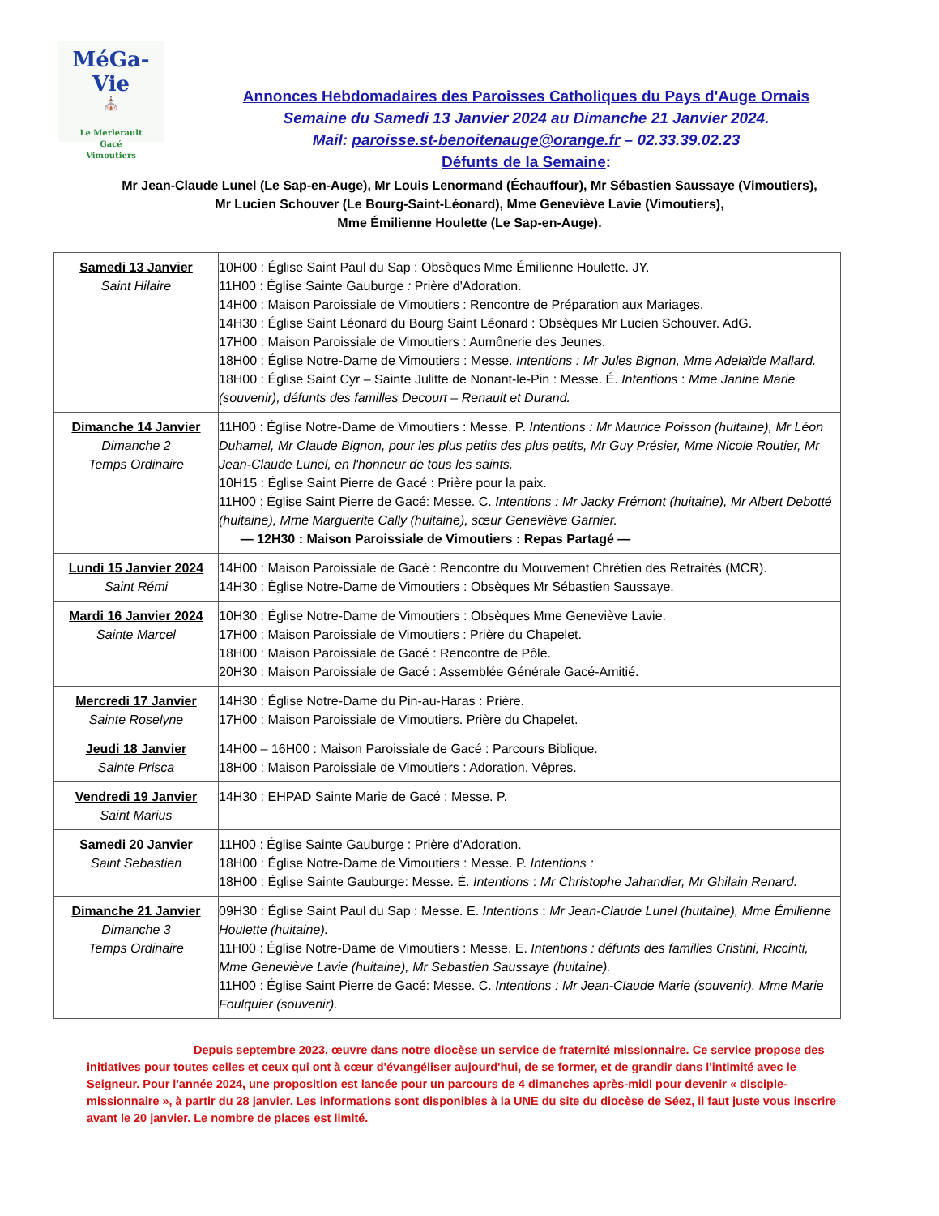MéGa-Vie
⛪
Le Merlerault
Gacé
Vimoutiers
Annonces Hebdomadaires des Paroisses Catholiques du Pays d'Auge Ornais
Semaine du Samedi 13 Janvier 2024 au Dimanche 21 Janvier 2024.
Mail: paroisse.st-benoitenauge@orange.fr – 02.33.39.02.23
Défunts de la Semaine:
Mr Jean-Claude Lunel (Le Sap-en-Auge), Mr Louis Lenormand (Échauffour), Mr Sébastien Saussaye (Vimoutiers),
Mr Lucien Schouver (Le Bourg-Saint-Léonard), Mme Geneviève Lavie (Vimoutiers),
Mme Émilienne Houlette (Le Sap-en-Auge).
| Samedi 13 Janvier Saint Hilaire | 10H00 : Église Saint Paul du Sap : Obsèques Mme Émilienne Houlette. JY. 11H00 : Église Sainte Gauburge : Prière d'Adoration. 14H00 : Maison Paroissiale de Vimoutiers : Rencontre de Préparation aux Mariages. 14H30 : Église Saint Léonard du Bourg Saint Léonard : Obsèques Mr Lucien Schouver. AdG. 17H00 : Maison Paroissiale de Vimoutiers : Aumônerie des Jeunes. 18H00 : Église Notre-Dame de Vimoutiers : Messe. Intentions : Mr Jules Bignon, Mme Adelaïde Mallard. 18H00 : Église Saint Cyr – Sainte Julitte de Nonant-le-Pin : Messe. É. Intentions : Mme Janine Marie (souvenir), défunts des familles Decourt – Renault et Durand. |
| Dimanche 14 Janvier Dimanche 2 Temps Ordinaire | 11H00 : Église Notre-Dame de Vimoutiers : Messe. P. Intentions : Mr Maurice Poisson (huitaine), Mr Léon Duhamel, Mr Claude Bignon, pour les plus petits des plus petits, Mr Guy Présier, Mme Nicole Routier, Mr Jean-Claude Lunel, en l'honneur de tous les saints. 10H15 : Église Saint Pierre de Gacé : Prière pour la paix. 11H00 : Église Saint Pierre de Gacé: Messe. C. Intentions : Mr Jacky Frémont (huitaine), Mr Albert Debotté (huitaine), Mme Marguerite Cally (huitaine), sœur Geneviève Garnier. — 12H30 : Maison Paroissiale de Vimoutiers : Repas Partagé — |
| Lundi 15 Janvier 2024 Saint Rémi | 14H00 : Maison Paroissiale de Gacé : Rencontre du Mouvement Chrétien des Retraités (MCR). 14H30 : Église Notre-Dame de Vimoutiers : Obsèques Mr Sébastien Saussaye. |
| Mardi 16 Janvier 2024 Sainte Marcel | 10H30 : Église Notre-Dame de Vimoutiers : Obsèques Mme Geneviève Lavie. 17H00 : Maison Paroissiale de Vimoutiers : Prière du Chapelet. 18H00 : Maison Paroissiale de Gacé : Rencontre de Pôle. 20H30 : Maison Paroissiale de Gacé : Assemblée Générale Gacé-Amitié. |
| Mercredi 17 Janvier Sainte Roselyne | 14H30 : Église Notre-Dame du Pin-au-Haras : Prière. 17H00 : Maison Paroissiale de Vimoutiers. Prière du Chapelet. |
| Jeudi 18 Janvier Sainte Prisca | 14H00 – 16H00 : Maison Paroissiale de Gacé : Parcours Biblique. 18H00 : Maison Paroissiale de Vimoutiers : Adoration, Vêpres. |
| Vendredi 19 Janvier Saint Marius | 14H30 : EHPAD Sainte Marie de Gacé : Messe. P. |
| Samedi 20 Janvier Saint Sebastien | 11H00 : Église Sainte Gauburge : Prière d'Adoration. 18H00 : Église Notre-Dame de Vimoutiers : Messe. P. Intentions : 18H00 : Église Sainte Gauburge: Messe. É. Intentions : Mr Christophe Jahandier, Mr Ghilain Renard. |
| Dimanche 21 Janvier Dimanche 3 Temps Ordinaire | 09H30 : Église Saint Paul du Sap : Messe. E. Intentions : Mr Jean-Claude Lunel (huitaine), Mme Émilienne Houlette (huitaine). 11H00 : Église Notre-Dame de Vimoutiers : Messe. E. Intentions : défunts des familles Cristini, Riccinti, Mme Geneviève Lavie (huitaine), Mr Sebastien Saussaye (huitaine). 11H00 : Église Saint Pierre de Gacé: Messe. C. Intentions : Mr Jean-Claude Marie (souvenir), Mme Marie Foulquier (souvenir). |
Depuis septembre 2023, œuvre dans notre diocèse un service de fraternité missionnaire. Ce service propose des initiatives pour toutes celles et ceux qui ont à cœur d'évangéliser aujourd'hui, de se former, et de grandir dans l'intimité avec le Seigneur. Pour l'année 2024, une proposition est lancée pour un parcours de 4 dimanches après-midi pour devenir « disciple-missionnaire », à partir du 28 janvier. Les informations sont disponibles à la UNE du site du diocèse de Séez, il faut juste vous inscrire avant le 20 janvier. Le nombre de places est limité.